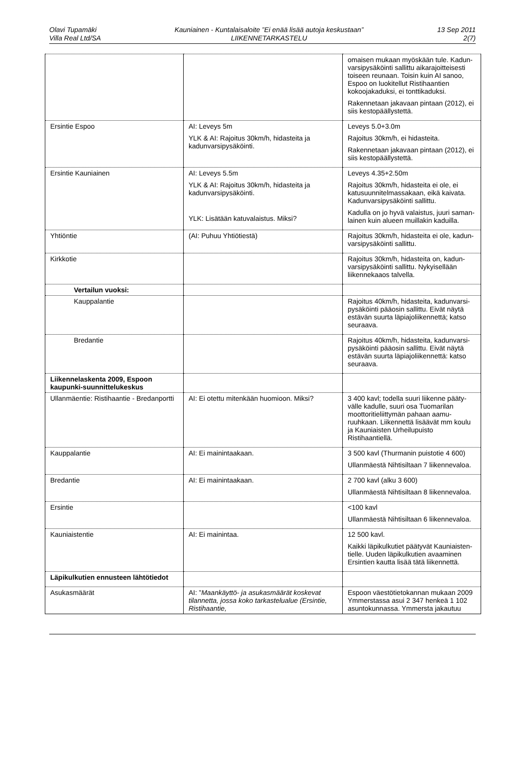Olavi Tupamäki
Villa Real Ltd/SA
Kauniainen - Kuntalaisaloite ”Ei enää lisää autoja keskustaan”
LIIKENNETARKASTELU
13 Sep 2011
2(7)
| | | omaisen mukaan myöskään tule. Kadun-varsipysäköinti sallittu aikarajoitteisesti toiseen reunaan. Toisin kuin AI sanoo, Espoo on luokitellut Ristihaantien kokoojakaduksi, ei tonttikaduksi. Rakennetaan jakavaan pintaan (2012), ei siis kestopäällystettä. |
| Ersintie Espoo | AI: Leveys 5m YLK & AI: Rajoitus 30km/h, hidasteita ja kadunvarsipysäköinti. | Leveys 5.0+3.0m Rajoitus 30km/h, ei hidasteita. Rakennetaan jakavaan pintaan (2012), ei siis kestopäällystettä. |
| Ersintie Kauniainen | AI: Leveys 5.5m YLK & AI: Rajoitus 30km/h, hidasteita ja kadunvarsipysäköinti. YLK: Lisätään katuvalaistus. Miksi? | Leveys 4.35+2.50m Rajoitus 30km/h, hidasteita ei ole, ei katusuunnitelmassakaan, eikä kaivata. Kadunvarsipysäköinti sallittu. Kadulla on jo hyvä valaistus, juuri saman-lainen kuin alueen muillakin kaduilla. |
| Yhtiöntie | (AI: Puhuu Yhtiötiestä) | Rajoitus 30km/h, hidasteita ei ole, kadun-varsipysäköinti sallittu. |
| Kirkkotie | | Rajoitus 30km/h, hidasteita on, kadun-varsipysäköinti sallittu. Nykyisellään liikennekaaos talvella. |
| Vertailun vuoksi: | | |
| Kauppalantie | | Rajoitus 40km/h, hidasteita, kadunvarsi-pysäköinti pääosin sallittu. Eivät näytä estävän suurta läpiajoliikennettä; katso seuraava. |
| Bredantie | | Rajoitus 40km/h, hidasteita, kadunvarsi-pysäköinti pääosin sallittu. Eivät näytä estävän suurta läpiajoliikennettä: katso seuraava. |
| Liikennelaskenta 2009, Espoon kaupunki-suunnittelukeskus | | |
| Ullanmäentie: Ristihaantie - Bredanportti | AI: Ei otettu mitenkään huomioon. Miksi? | 3 400 kavl; todella suuri liikenne pääty-välle kadulle, suuri osa Tuomarilan moottoritieliittymän pahaan aamu-ruuhkaan. Liikennettä lisäävät mm koulu ja Kauniaisten Urheilupuisto Ristihaantiellä. |
| Kauppalantie | AI: Ei mainintaakaan. | 3 500 kavl (Thurmanin puistotie 4 600) Ullanmäestä Nihtisiltaan 7 liikennevaloa. |
| Bredantie | AI: Ei mainintaakaan. | 2 700 kavl (alku 3 600) Ullanmäestä Nihtisiltaan 8 liikennevaloa. |
| Ersintie | | <100 kavl Ullanmäestä Nihtisiltaan 6 liikennevaloa. |
| Kauniaistentie | AI: Ei mainintaa. | 12 500 kavl. Kaikki läpikulkutiet päätyvät Kauniaisten-tielle. Uuden läpikulkutien avaaminen Ersintien kautta lisää tätä liikennettä. |
| Läpikulkutien ennusteen lähtötiedot | | |
| Asukasmäärät | AI: ” Maankäyttö- ja asukasmäärät koskevat tilannetta, jossa koko tarkastelualue (Ersintie, Ristihaantie, | Espoon väestötietokannan mukaan 2009 Ymmerstassa asui 2 347 henkeä 1 102 asuntokunnassa. Ymmersta jakautuu |